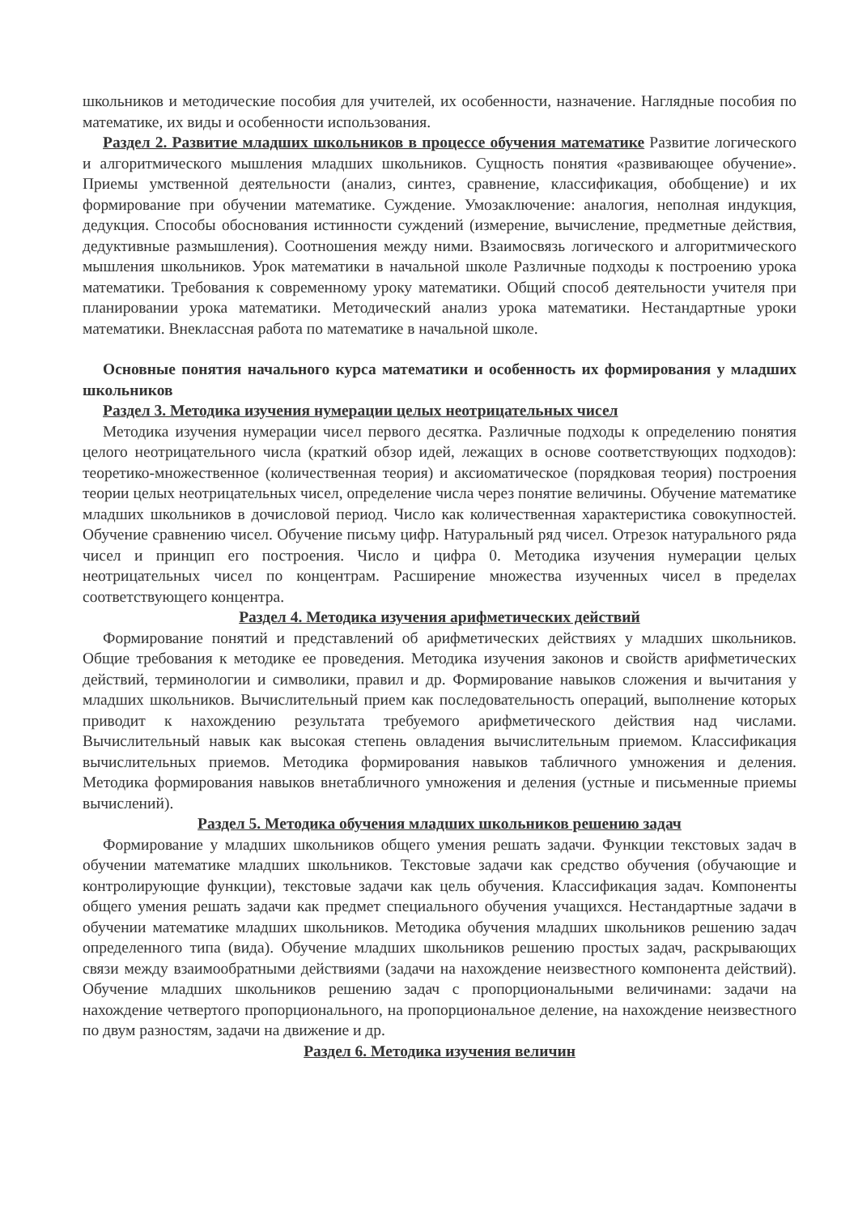школьников и методические пособия для учителей, их особенности, назначение. Наглядные пособия по математике, их виды и особенности использования.
Раздел 2. Развитие младших школьников в процессе обучения математике Развитие логического и алгоритмического мышления младших школьников. Сущность понятия «развивающее обучение». Приемы умственной деятельности (анализ, синтез, сравнение, классификация, обобщение) и их формирование при обучении математике. Суждение. Умозаключение: аналогия, неполная индукция, дедукция. Способы обоснования истинности суждений (измерение, вычисление, предметные действия, дедуктивные размышления). Соотношения между ними. Взаимосвязь логического и алгоритмического мышления школьников. Урок математики в начальной школе Различные подходы к построению урока математики. Требования к современному уроку математики. Общий способ деятельности учителя при планировании урока математики. Методический анализ урока математики. Нестандартные уроки математики. Внеклассная работа по математике в начальной школе.
Основные понятия начального курса математики и особенность их формирования у младших школьников
Раздел 3. Методика изучения нумерации целых неотрицательных чисел
Методика изучения нумерации чисел первого десятка. Различные подходы к определению понятия целого неотрицательного числа (краткий обзор идей, лежащих в основе соответствующих подходов): теоретико-множественное (количественная теория) и аксиоматическое (порядковая теория) построения теории целых неотрицательных чисел, определение числа через понятие величины. Обучение математике младших школьников в дочисловой период. Число как количественная характеристика совокупностей. Обучение сравнению чисел. Обучение письму цифр. Натуральный ряд чисел. Отрезок натурального ряда чисел и принцип его построения. Число и цифра 0. Методика изучения нумерации целых неотрицательных чисел по концентрам. Расширение множества изученных чисел в пределах соответствующего концентра.
Раздел 4. Методика изучения арифметических действий
Формирование понятий и представлений об арифметических действиях у младших школьников. Общие требования к методике ее проведения. Методика изучения законов и свойств арифметических действий, терминологии и символики, правил и др. Формирование навыков сложения и вычитания у младших школьников. Вычислительный прием как последовательность операций, выполнение которых приводит к нахождению результата требуемого арифметического действия над числами. Вычислительный навык как высокая степень овладения вычислительным приемом. Классификация вычислительных приемов. Методика формирования навыков табличного умножения и деления. Методика формирования навыков внетабличного умножения и деления (устные и письменные приемы вычислений).
Раздел 5. Методика обучения младших школьников решению задач
Формирование у младших школьников общего умения решать задачи. Функции текстовых задач в обучении математике младших школьников. Текстовые задачи как средство обучения (обучающие и контролирующие функции), текстовые задачи как цель обучения. Классификация задач. Компоненты общего умения решать задачи как предмет специального обучения учащихся. Нестандартные задачи в обучении математике младших школьников. Методика обучения младших школьников решению задач определенного типа (вида). Обучение младших школьников решению простых задач, раскрывающих связи между взаимообратными действиями (задачи на нахождение неизвестного компонента действий). Обучение младших школьников решению задач с пропорциональными величинами: задачи на нахождение четвертого пропорционального, на пропорциональное деление, на нахождение неизвестного по двум разностям, задачи на движение и др.
Раздел 6. Методика изучения величин